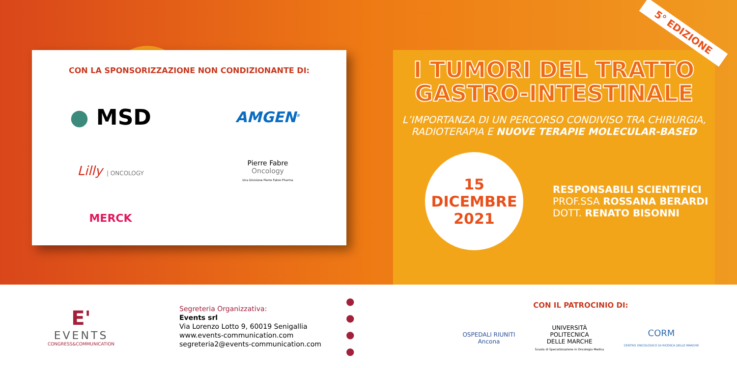5° EDIZIONE
CON LA SPONSORIZZAZIONE NON CONDIZIONANTE DI:
● MSD
AMGEN<sup>®</sup>
Lilly | ONCOLOGY
Pierre Fabre
Oncology
Una Divisione Pierre Fabre Pharma
MERCK
I TUMORI DEL TRATTO
GASTRO-INTESTINALE
L’IMPORTANZA DI UN PERCORSO CONDIVISO TRA CHIRURGIA,
RADIOTERAPIA E NUOVE TERAPIE MOLECULAR-BASED
15
DICEMBRE
2021
RESPONSABILI SCIENTIFICI
PROF.SSA ROSSANA BERARDI
DOTT. RENATO BISONNI
E'
EVENTS
CONGRESS&COMMUNICATION
Segreteria Organizzativa:
Events srl
Via Lorenzo Lotto 9, 60019 Senigallia
www.events-communication.com
segreteria2@events-communication.com
●
●
●
●
CON IL PATROCINIO DI:
OSPEDALI RIUNITI
Ancona
UNIVERSITÀ
POLITECNICA
DELLE MARCHE
Scuola di Specializzazione in Oncologia Medica
CORM
CENTRO ONCOLOGICO DI RICERCA DELLE MARCHE